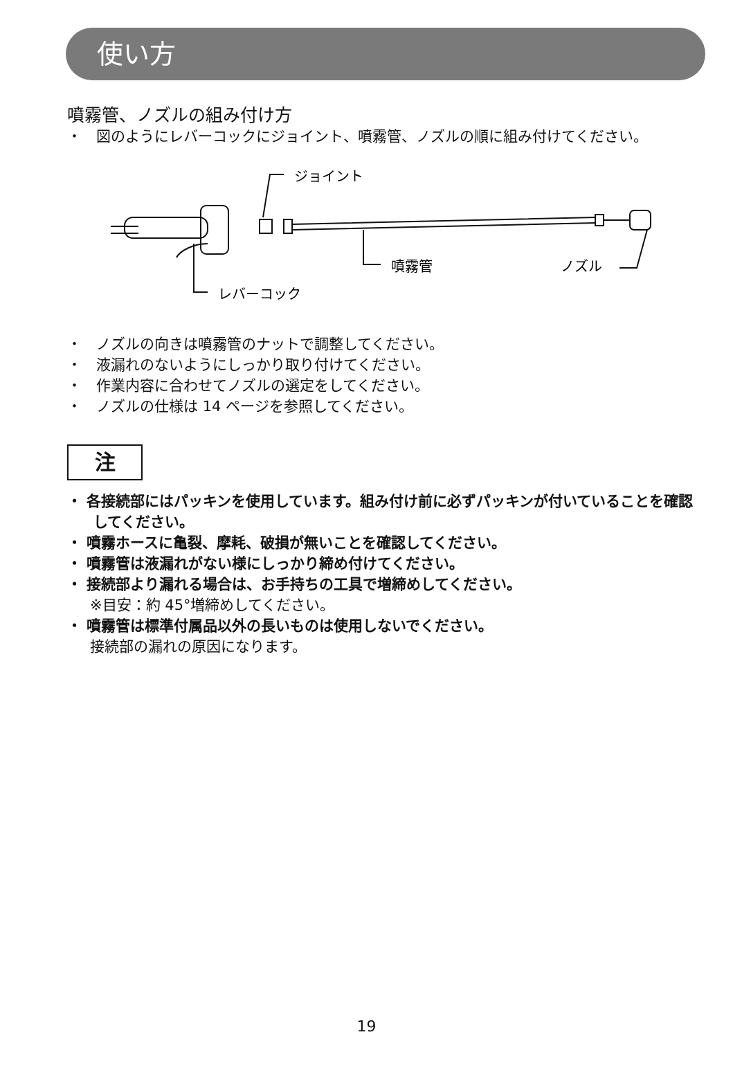使い方
噴霧管、ノズルの組み付け方
・　図のようにレバーコックにジョイント、噴霧管、ノズルの順に組み付けてください。
ジョイント
噴霧管
ノズル
レバーコック
・　ノズルの向きは噴霧管のナットで調整してください。
・　液漏れのないようにしっかり取り付けてください。
・　作業内容に合わせてノズルの選定をしてください。
・　ノズルの仕様は 14 ページを参照してください。
注
・ 各接続部にはパッキンを使用しています。組み付け前に必ずパッキンが付いていることを確認してください。
・ 噴霧ホースに亀裂、摩耗、破損が無いことを確認してください。
・ 噴霧管は液漏れがない様にしっかり締め付けてください。
・ 接続部より漏れる場合は、お手持ちの工具で増締めしてください。
※目安：約 45°増締めしてください。
・ 噴霧管は標準付属品以外の長いものは使用しないでください。
接続部の漏れの原因になります。
19